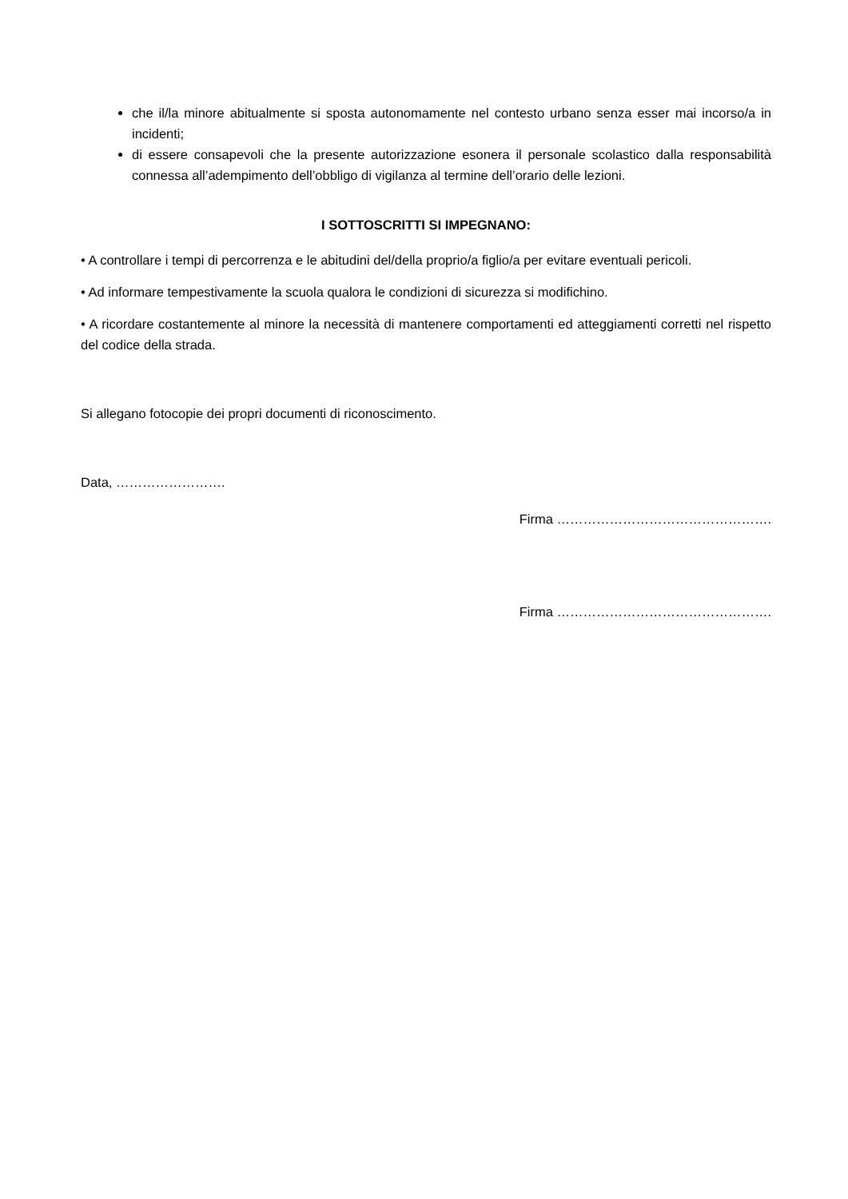che il/la minore abitualmente si sposta autonomamente nel contesto urbano senza esser mai incorso/a in incidenti;
di essere consapevoli che la presente autorizzazione esonera il personale scolastico dalla responsabilità connessa all’adempimento dell’obbligo di vigilanza al termine dell’orario delle lezioni.
I SOTTOSCRITTI SI IMPEGNANO:
• A controllare i tempi di percorrenza e le abitudini del/della proprio/a figlio/a per evitare eventuali pericoli.
• Ad informare tempestivamente la scuola qualora le condizioni di sicurezza si modifichino.
• A ricordare costantemente al minore la necessità di mantenere comportamenti ed atteggiamenti corretti nel rispetto del codice della strada.
Si allegano fotocopie dei propri documenti di riconoscimento.
Data, …………………….
Firma ………………………………………….
Firma ………………………………………….